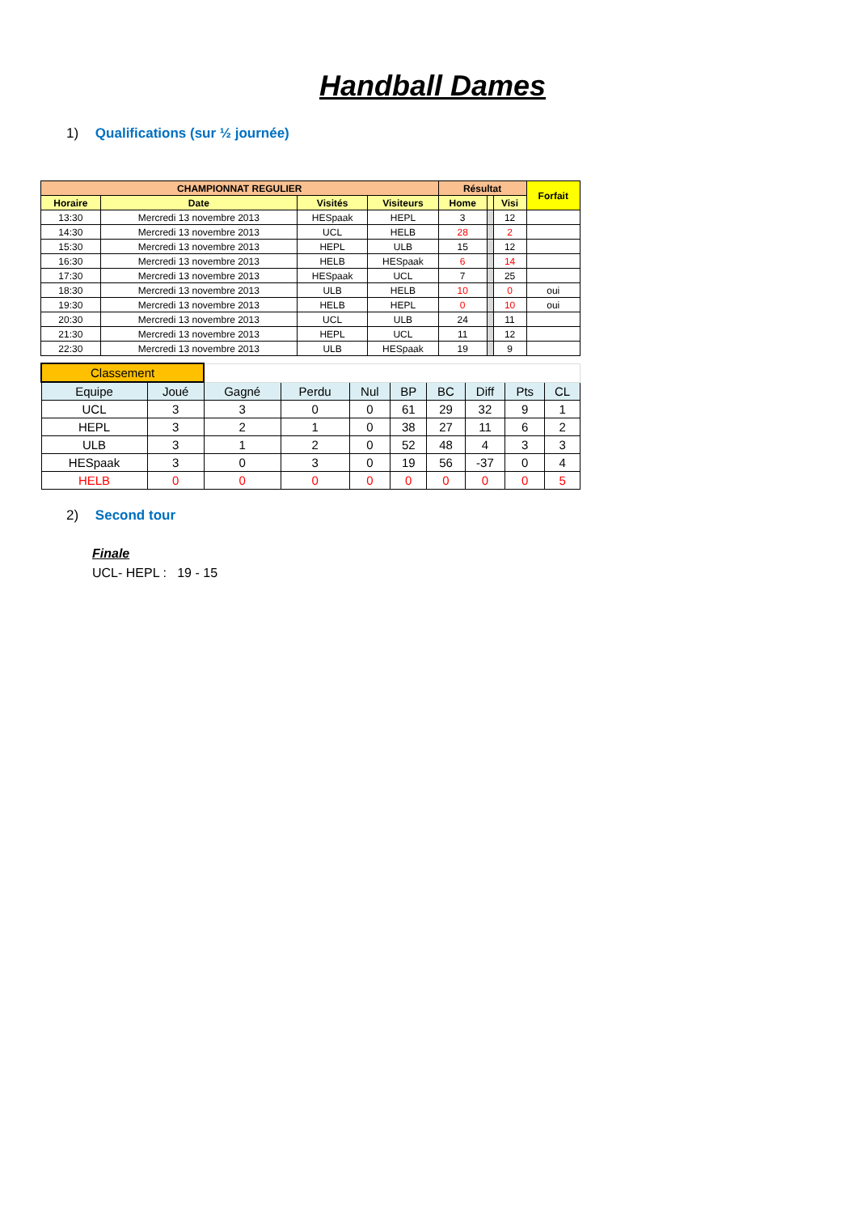Handball Dames
1) Qualifications (sur ½ journée)
| CHAMPIONNAT REGULIER | | | | Résultat | | | Forfait |
| --- | --- | --- | --- | --- | --- | --- | --- |
| Horaire | Date | Visités | Visiteurs | Home | | Visi | |
| 13:30 | Mercredi 13 novembre 2013 | HESpaak | HEPL | 3 | | 12 | |
| 14:30 | Mercredi 13 novembre 2013 | UCL | HELB | 28 | | 2 | |
| 15:30 | Mercredi 13 novembre 2013 | HEPL | ULB | 15 | | 12 | |
| 16:30 | Mercredi 13 novembre 2013 | HELB | HESpaak | 6 | | 14 | |
| 17:30 | Mercredi 13 novembre 2013 | HESpaak | UCL | 7 | | 25 | |
| 18:30 | Mercredi 13 novembre 2013 | ULB | HELB | 10 | | 0 | oui |
| 19:30 | Mercredi 13 novembre 2013 | HELB | HEPL | 0 | | 10 | oui |
| 20:30 | Mercredi 13 novembre 2013 | UCL | ULB | 24 | | 11 | |
| 21:30 | Mercredi 13 novembre 2013 | HEPL | UCL | 11 | | 12 | |
| 22:30 | Mercredi 13 novembre 2013 | ULB | HESpaak | 19 | | 9 | |
| Classement | | | | | | | | | |
| Equipe | Joué | Gagné | Perdu | Nul | BP | BC | Diff | Pts | CL |
| UCL | 3 | 3 | 0 | 0 | 61 | 29 | 32 | 9 | 1 |
| HEPL | 3 | 2 | 1 | 0 | 38 | 27 | 11 | 6 | 2 |
| ULB | 3 | 1 | 2 | 0 | 52 | 48 | 4 | 3 | 3 |
| HESpaak | 3 | 0 | 3 | 0 | 19 | 56 | -37 | 0 | 4 |
| HELB | 0 | 0 | 0 | 0 | 0 | 0 | 0 | 0 | 5 |
2) Second tour
Finale
UCL- HEPL : 19 - 15